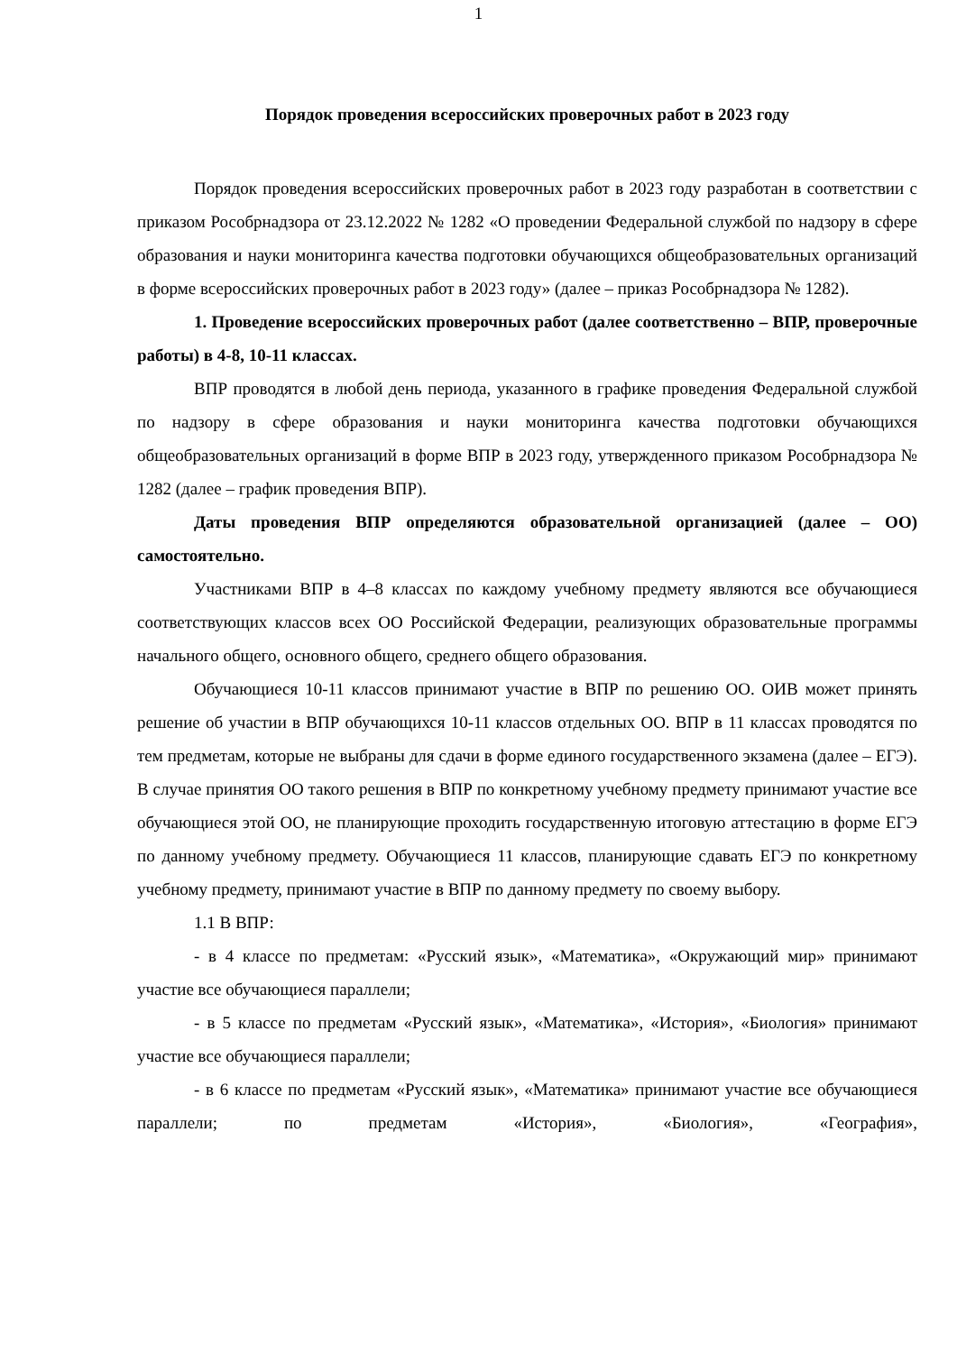1
Порядок проведения всероссийских проверочных работ в 2023 году
Порядок проведения всероссийских проверочных работ в 2023 году разработан в соответствии с приказом Рособрнадзора от 23.12.2022 № 1282 «О проведении Федеральной службой по надзору в сфере образования и науки мониторинга качества подготовки обучающихся общеобразовательных организаций в форме всероссийских проверочных работ в 2023 году» (далее – приказ Рособрнадзора № 1282).
1. Проведение всероссийских проверочных работ (далее соответственно – ВПР, проверочные работы) в 4-8, 10-11 классах.
ВПР проводятся в любой день периода, указанного в графике проведения Федеральной службой по надзору в сфере образования и науки мониторинга качества подготовки обучающихся общеобразовательных организаций в форме ВПР в 2023 году, утвержденного приказом Рособрнадзора № 1282 (далее – график проведения ВПР).
Даты проведения ВПР определяются образовательной организацией (далее – ОО) самостоятельно.
Участниками ВПР в 4–8 классах по каждому учебному предмету являются все обучающиеся соответствующих классов всех ОО Российской Федерации, реализующих образовательные программы начального общего, основного общего, среднего общего образования.
Обучающиеся 10-11 классов принимают участие в ВПР по решению ОО. ОИВ может принять решение об участии в ВПР обучающихся 10-11 классов отдельных ОО. ВПР в 11 классах проводятся по тем предметам, которые не выбраны для сдачи в форме единого государственного экзамена (далее – ЕГЭ). В случае принятия ОО такого решения в ВПР по конкретному учебному предмету принимают участие все обучающиеся этой ОО, не планирующие проходить государственную итоговую аттестацию в форме ЕГЭ по данному учебному предмету. Обучающиеся 11 классов, планирующие сдавать ЕГЭ по конкретному учебному предмету, принимают участие в ВПР по данному предмету по своему выбору.
1.1 В ВПР:
- в 4 классе по предметам: «Русский язык», «Математика», «Окружающий мир» принимают участие все обучающиеся параллели;
- в 5 классе по предметам «Русский язык», «Математика», «История», «Биология» принимают участие все обучающиеся параллели;
- в 6 классе по предметам «Русский язык», «Математика» принимают участие все обучающиеся параллели; по предметам «История», «Биология», «География»,